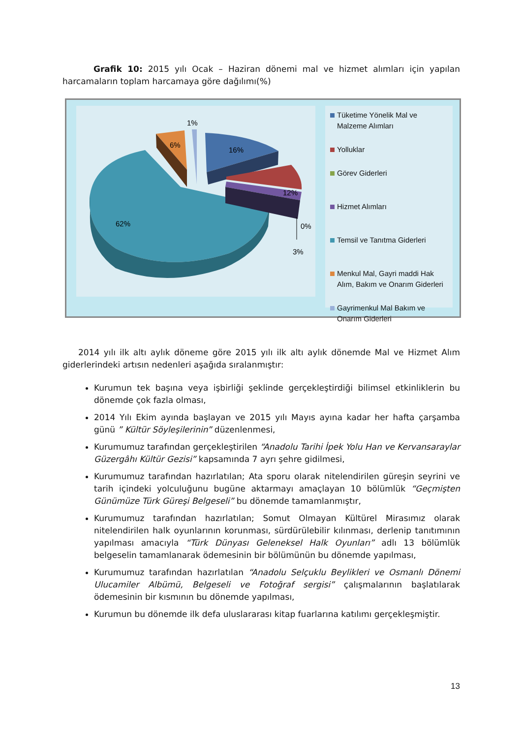Grafik 10: 2015 yılı Ocak – Haziran dönemi mal ve hizmet alımları için yapılan harcamaların toplam harcamaya göre dağılımı(%)
1%
6%
16%
12%
62%
0%
3%
Tüketime Yönelik Mal ve Malzeme Alımları
Yolluklar
Görev Giderleri
Hizmet Alımları
Temsil ve Tanıtma Giderleri
Menkul Mal, Gayri maddi Hak Alım, Bakım ve Onarım Giderleri
Gayrimenkul Mal Bakım ve Onarım Giderleri
2014 yılı ilk altı aylık döneme göre 2015 yılı ilk altı aylık dönemde Mal ve Hizmet Alım giderlerindeki artısın nedenleri aşağıda sıralanmıştır:
Kurumun tek başına veya işbirliği şeklinde gerçekleştirdiği bilimsel etkinliklerin bu dönemde çok fazla olması,
2014 Yılı Ekim ayında başlayan ve 2015 yılı Mayıs ayına kadar her hafta çarşamba günü ” Kültür Söyleşilerinin” düzenlenmesi,
Kurumumuz tarafından gerçekleştirilen “Anadolu Tarihi İpek Yolu Han ve Kervansaraylar Güzergâhı Kültür Gezisi” kapsamında 7 ayrı şehre gidilmesi,
Kurumumuz tarafından hazırlatılan; Ata sporu olarak nitelendirilen güreşin seyrini ve tarih içindeki yolculuğunu bugüne aktarmayı amaçlayan 10 bölümlük “Geçmişten Günümüze Türk Güreşi Belgeseli” bu dönemde tamamlanmıştır,
Kurumumuz tarafından hazırlatılan; Somut Olmayan Kültürel Mirasımız olarak nitelendirilen halk oyunlarının korunması, sürdürülebilir kılınması, derlenip tanıtımının yapılması amacıyla “Türk Dünyası Geleneksel Halk Oyunları” adlı 13 bölümlük belgeselin tamamlanarak ödemesinin bir bölümünün bu dönemde yapılması,
Kurumumuz tarafından hazırlatılan “Anadolu Selçuklu Beylikleri ve Osmanlı Dönemi Ulucamiler Albümü, Belgeseli ve Fotoğraf sergisi” çalışmalarının başlatılarak ödemesinin bir kısmının bu dönemde yapılması,
Kurumun bu dönemde ilk defa uluslararası kitap fuarlarına katılımı gerçekleşmiştir.
13